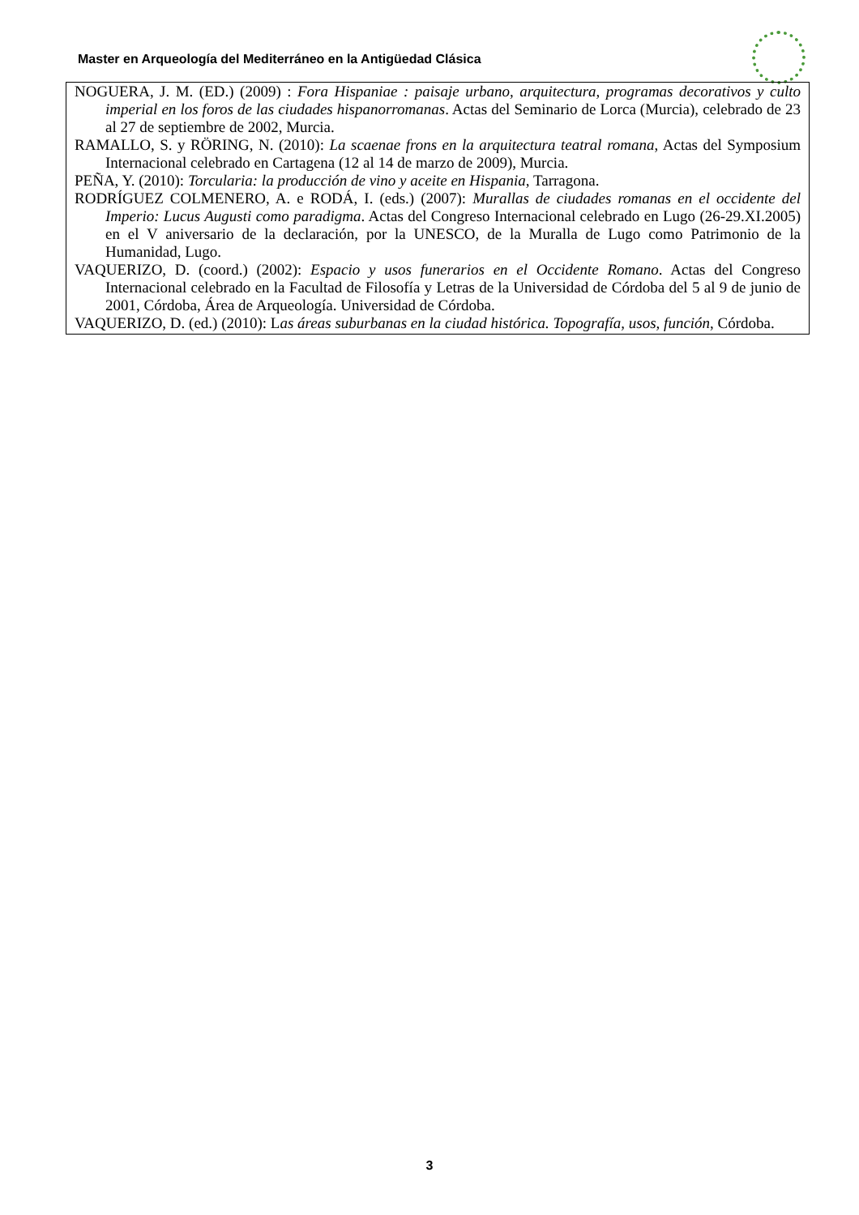Master en Arqueología del Mediterráneo en la Antigüedad Clásica
NOGUERA, J. M. (ED.) (2009) : Fora Hispaniae : paisaje urbano, arquitectura, programas decorativos y culto imperial en los foros de las ciudades hispanorromanas. Actas del Seminario de Lorca (Murcia), celebrado de 23 al 27 de septiembre de 2002, Murcia.
RAMALLO, S. y RÖRING, N. (2010): La scaenae frons en la arquitectura teatral romana, Actas del Symposium Internacional celebrado en Cartagena (12 al 14 de marzo de 2009), Murcia.
PEÑA, Y. (2010): Torcularia: la producción de vino y aceite en Hispania, Tarragona.
RODRÍGUEZ COLMENERO, A. e RODÁ, I. (eds.) (2007): Murallas de ciudades romanas en el occidente del Imperio: Lucus Augusti como paradigma. Actas del Congreso Internacional celebrado en Lugo (26-29.XI.2005) en el V aniversario de la declaración, por la UNESCO, de la Muralla de Lugo como Patrimonio de la Humanidad, Lugo.
VAQUERIZO, D. (coord.) (2002): Espacio y usos funerarios en el Occidente Romano. Actas del Congreso Internacional celebrado en la Facultad de Filosofía y Letras de la Universidad de Córdoba del 5 al 9 de junio de 2001, Córdoba, Área de Arqueología. Universidad de Córdoba.
VAQUERIZO, D. (ed.) (2010): Las áreas suburbanas en la ciudad histórica. Topografía, usos, función, Córdoba.
3